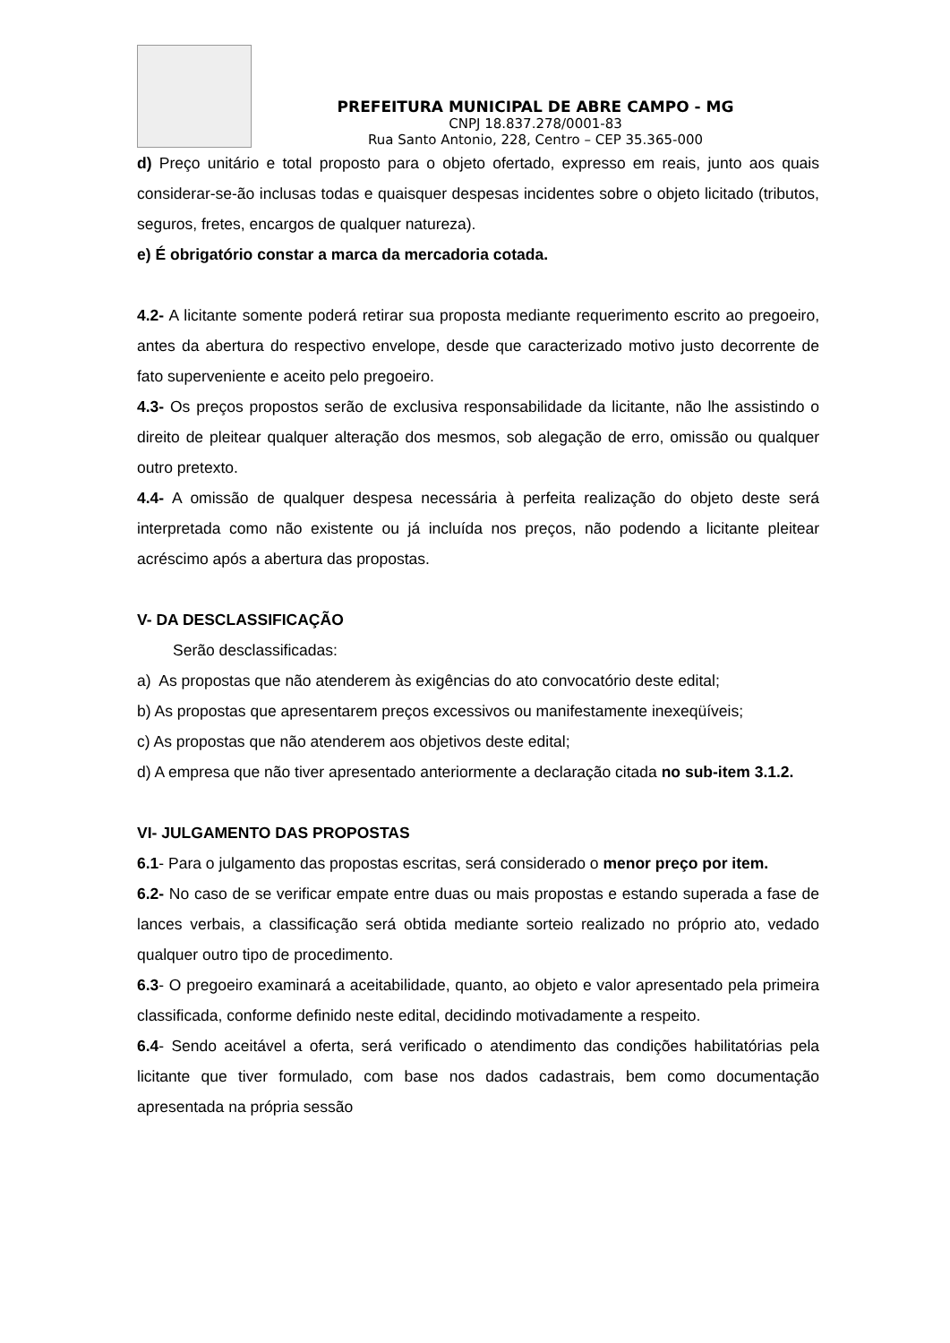PREFEITURA MUNICIPAL DE ABRE CAMPO - MG
CNPJ 18.837.278/0001-83
Rua Santo Antonio, 228, Centro – CEP 35.365-000
d) Preço unitário e total proposto para o objeto ofertado, expresso em reais, junto aos quais considerar-se-ão inclusas todas e quaisquer despesas incidentes sobre o objeto licitado (tributos, seguros, fretes, encargos de qualquer natureza).
e) É obrigatório constar a marca da mercadoria cotada.
4.2- A licitante somente poderá retirar sua proposta mediante requerimento escrito ao pregoeiro, antes da abertura do respectivo envelope, desde que caracterizado motivo justo decorrente de fato superveniente e aceito pelo pregoeiro.
4.3- Os preços propostos serão de exclusiva responsabilidade da licitante, não lhe assistindo o direito de pleitear qualquer alteração dos mesmos, sob alegação de erro, omissão ou qualquer outro pretexto.
4.4- A omissão de qualquer despesa necessária à perfeita realização do objeto deste será interpretada como não existente ou já incluída nos preços, não podendo a licitante pleitear acréscimo após a abertura das propostas.
V- DA DESCLASSIFICAÇÃO
Serão desclassificadas:
a) As propostas que não atenderem às exigências do ato convocatório deste edital;
b) As propostas que apresentarem preços excessivos ou manifestamente inexeqüíveis;
c) As propostas que não atenderem aos objetivos deste edital;
d) A empresa que não tiver apresentado anteriormente a declaração citada no sub-item 3.1.2.
VI- JULGAMENTO DAS PROPOSTAS
6.1- Para o julgamento das propostas escritas, será considerado o menor preço por item.
6.2- No caso de se verificar empate entre duas ou mais propostas e estando superada a fase de lances verbais, a classificação será obtida mediante sorteio realizado no próprio ato, vedado qualquer outro tipo de procedimento.
6.3- O pregoeiro examinará a aceitabilidade, quanto, ao objeto e valor apresentado pela primeira classificada, conforme definido neste edital, decidindo motivadamente a respeito.
6.4- Sendo aceitável a oferta, será verificado o atendimento das condições habilitatórias pela licitante que tiver formulado, com base nos dados cadastrais, bem como documentação apresentada na própria sessão